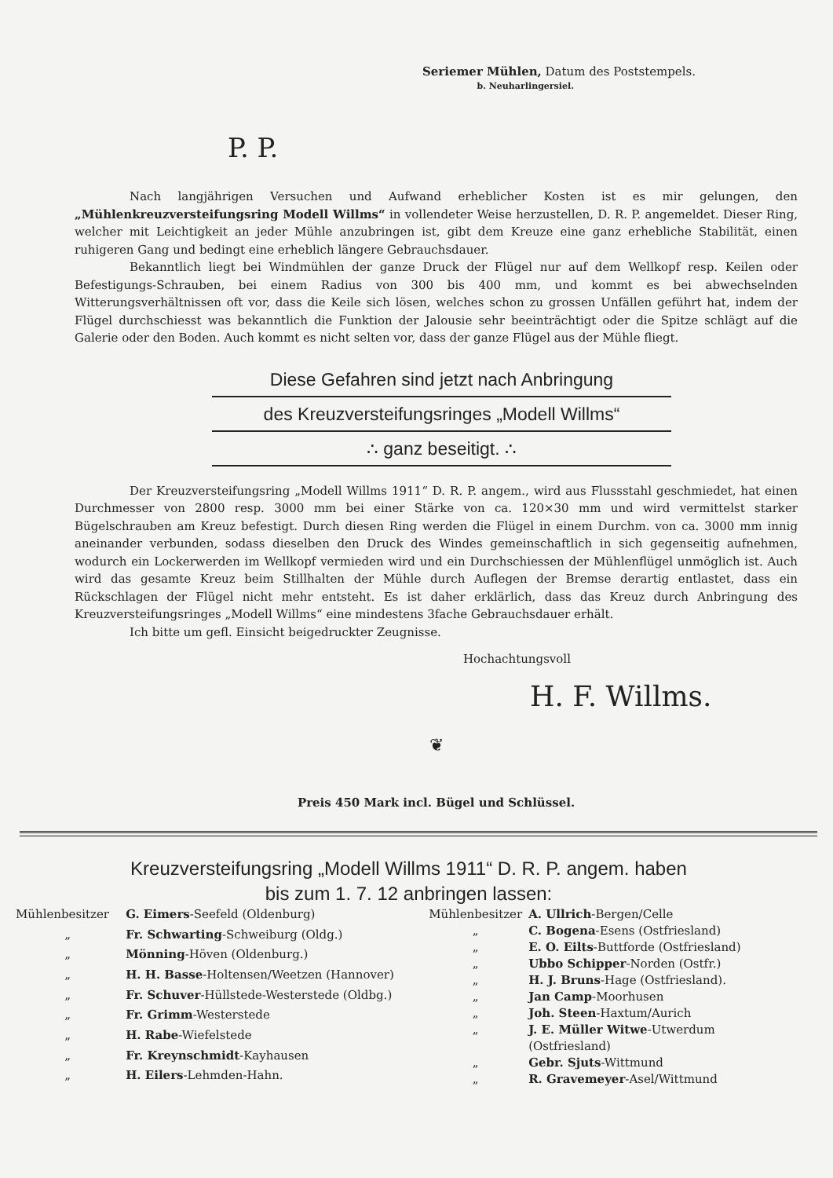Seriemer Mühlen, Datum des Poststempels.
b. Neuharlingersiel.
P. P.
Nach langjährigen Versuchen und Aufwand erheblicher Kosten ist es mir gelungen, den „Mühlenkreuzversteifungsring Modell Willms“ in vollendeter Weise herzustellen, D. R. P. angemeldet. Dieser Ring, welcher mit Leichtigkeit an jeder Mühle anzubringen ist, gibt dem Kreuze eine ganz erhebliche Stabilität, einen ruhigeren Gang und bedingt eine erheblich längere Gebrauchsdauer.
Bekanntlich liegt bei Windmühlen der ganze Druck der Flügel nur auf dem Wellkopf resp. Keilen oder Befestigungs-Schrauben, bei einem Radius von 300 bis 400 mm, und kommt es bei abwechselnden Witterungsverhältnissen oft vor, dass die Keile sich lösen, welches schon zu grossen Unfällen geführt hat, indem der Flügel durchschiesst was bekanntlich die Funktion der Jalousie sehr beeinträchtigt oder die Spitze schlägt auf die Galerie oder den Boden. Auch kommt es nicht selten vor, dass der ganze Flügel aus der Mühle fliegt.
Diese Gefahren sind jetzt nach Anbringung
des Kreuzversteifungsringes „Modell Willms“
∴ ganz beseitigt. ∴
Der Kreuzversteifungsring „Modell Willms 1911“ D. R. P. angem., wird aus Flussstahl geschmiedet, hat einen Durchmesser von 2800 resp. 3000 mm bei einer Stärke von ca. 120×30 mm und wird vermittelst starker Bügelschrauben am Kreuz befestigt. Durch diesen Ring werden die Flügel in einem Durchm. von ca. 3000 mm innig aneinander verbunden, sodass dieselben den Druck des Windes gemeinschaftlich in sich gegenseitig aufnehmen, wodurch ein Lockerwerden im Wellkopf vermieden wird und ein Durchschiessen der Mühlenflügel unmöglich ist. Auch wird das gesamte Kreuz beim Stillhalten der Mühle durch Auflegen der Bremse derartig entlastet, dass ein Rückschlagen der Flügel nicht mehr entsteht. Es ist daher erklärlich, dass das Kreuz durch Anbringung des Kreuzversteifungsringes „Modell Willms“ eine mindestens 3fache Gebrauchsdauer erhält.
Ich bitte um gefl. Einsicht beigedruckter Zeugnisse.
Hochachtungsvoll
H. F. Willms.
❦
Preis 450 Mark incl. Bügel und Schlüssel.
Kreuzversteifungsring „Modell Willms 1911“ D. R. P. angem. haben
bis zum 1. 7. 12 anbringen lassen:
| Mühlenbesitzer | G. Eimers -Seefeld (Oldenburg) |
| „ | Fr. Schwarting -Schweiburg (Oldg.) |
| „ | Mönning -Höven (Oldenburg.) |
| „ | H. H. Basse -Holtensen/Weetzen (Hannover) |
| „ | Fr. Schuver -Hüllstede-Westerstede (Oldbg.) |
| „ | Fr. Grimm -Westerstede |
| „ | H. Rabe -Wiefelstede |
| „ | Fr. Kreynschmidt -Kayhausen |
| „ | H. Eilers -Lehmden-Hahn. |
| Mühlenbesitzer | A. Ullrich -Bergen/Celle |
| „ | C. Bogena -Esens (Ostfriesland) |
| „ | E. O. Eilts -Buttforde (Ostfriesland) |
| „ | Ubbo Schipper -Norden (Ostfr.) |
| „ | H. J. Bruns -Hage (Ostfriesland). |
| „ | Jan Camp -Moorhusen |
| „ | Joh. Steen -Haxtum/Aurich |
| „ | J. E. Müller Witwe -Utwerdum (Ostfriesland) |
| „ | Gebr. Sjuts -Wittmund |
| „ | R. Gravemeyer -Asel/Wittmund |